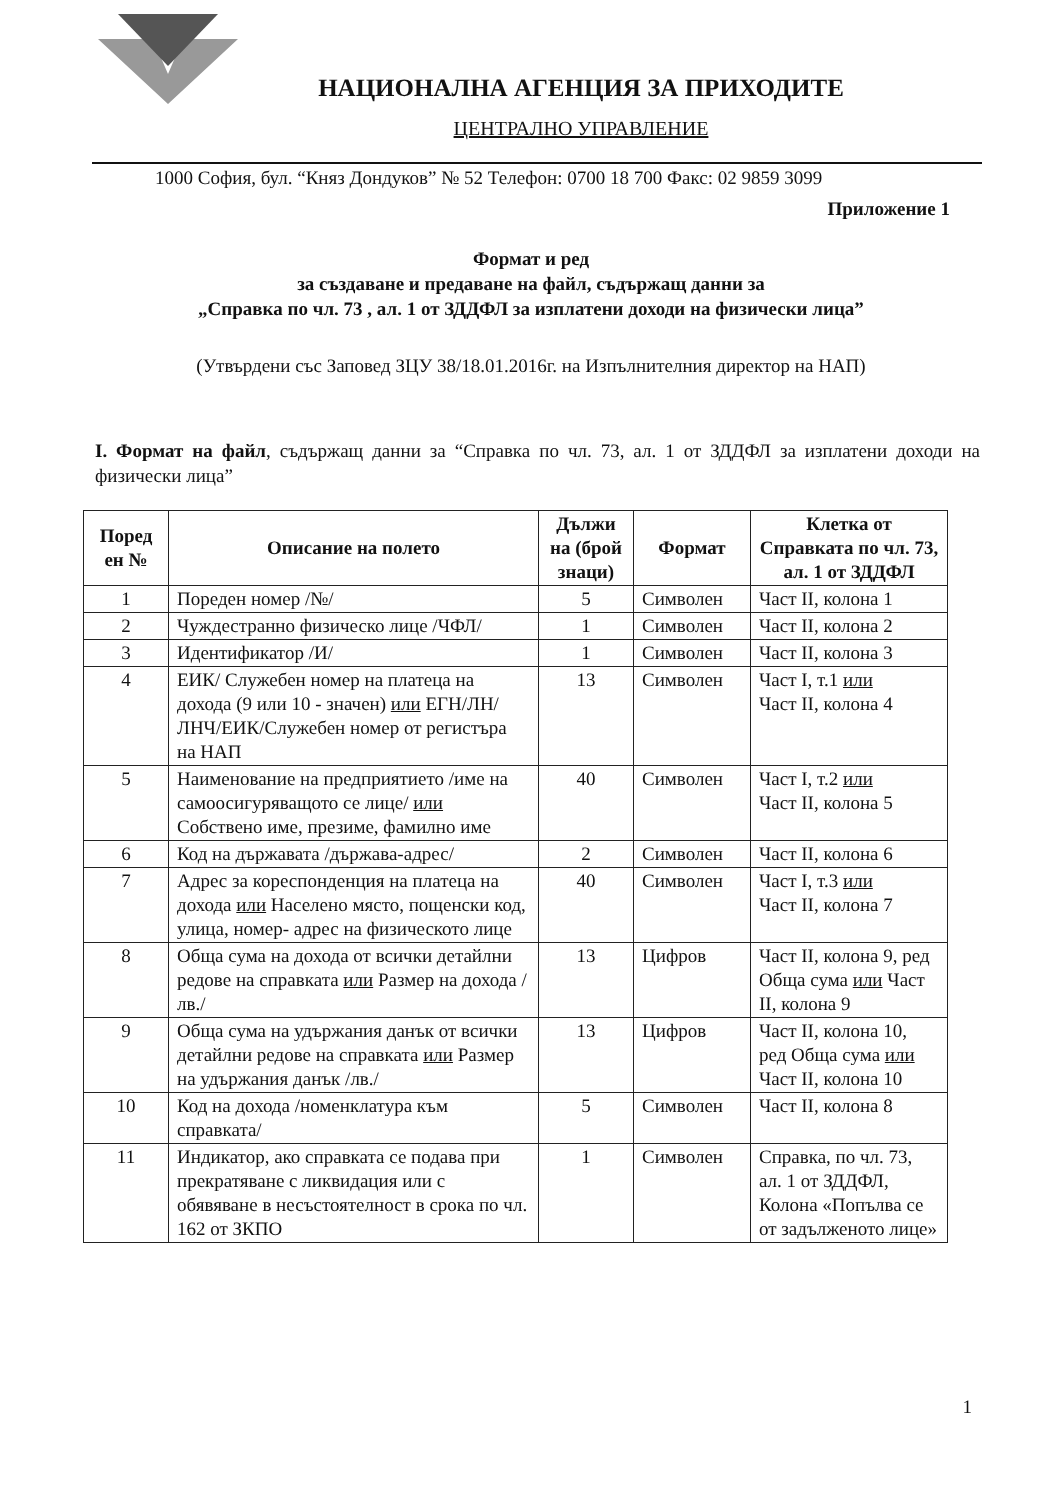НАЦИОНАЛНА АГЕНЦИЯ ЗА ПРИХОДИТЕ
ЦЕНТРАЛНО УПРАВЛЕНИЕ
1000 София, бул. “Княз Дондуков” № 52 Телефон: 0700 18 700 Факс: 02 9859 3099
Приложение 1
Формат и ред
за създаване и предаване на файл, съдържащ данни за
„Справка по чл. 73 , ал. 1 от ЗДДФЛ за изплатени доходи на физически лица”
(Утвърдени със Заповед ЗЦУ 38/18.01.2016г. на Изпълнителния директор на НАП)
I. Формат на файл, съдържащ данни за “Справка по чл. 73, ал. 1 от ЗДДФЛ за изплатени доходи на физически лица”
| Поред ен № | Описание на полето | Дължи на (брой знаци) | Формат | Клетка от Справката по чл. 73, ал. 1 от ЗДДФЛ |
| --- | --- | --- | --- | --- |
| 1 | Пореден номер /№/ | 5 | Символен | Част II, колона 1 |
| 2 | Чуждестранно физическо лице /ЧФЛ/ | 1 | Символен | Част II, колона 2 |
| 3 | Идентификатор /И/ | 1 | Символен | Част II, колона 3 |
| 4 | ЕИК/ Служебен номер на платеца на дохода (9 или 10 - значен) или ЕГН/ЛН/ЛНЧ/ЕИК/Служебен номер от регистъра на НАП | 13 | Символен | Част I, т.1 или Част II, колона 4 |
| 5 | Наименование на предприятието /име на самоосигуряващото се лице/ или Собствено име, презиме, фамилно име | 40 | Символен | Част I, т.2 или Част II, колона 5 |
| 6 | Код на държавата /държава-адрес/ | 2 | Символен | Част II, колона 6 |
| 7 | Адрес за кореспонденция на платеца на дохода или Населено място, пощенски код, улица, номер- адрес на физическото лице | 40 | Символен | Част I, т.3 или Част II, колона 7 |
| 8 | Обща сума на дохода от всички детайлни редове на справката или Размер на дохода /лв./ | 13 | Цифров | Част II, колона 9, ред Обща сума или Част II, колона 9 |
| 9 | Обща сума на удържания данък от всички детайлни редове на справката или Размер на удържания данък /лв./ | 13 | Цифров | Част II, колона 10, ред Обща сума или Част II, колона 10 |
| 10 | Код на дохода /номенклатура към справката/ | 5 | Символен | Част II, колона 8 |
| 11 | Индикатор, ако справката се подава при прекратяване с ликвидация или с обявяване в несъстоятелност в срока по чл. 162 от ЗКПО | 1 | Символен | Справка, по чл. 73, ал. 1 от ЗДДФЛ, Колона «Попълва се от задълженото лице» |
1